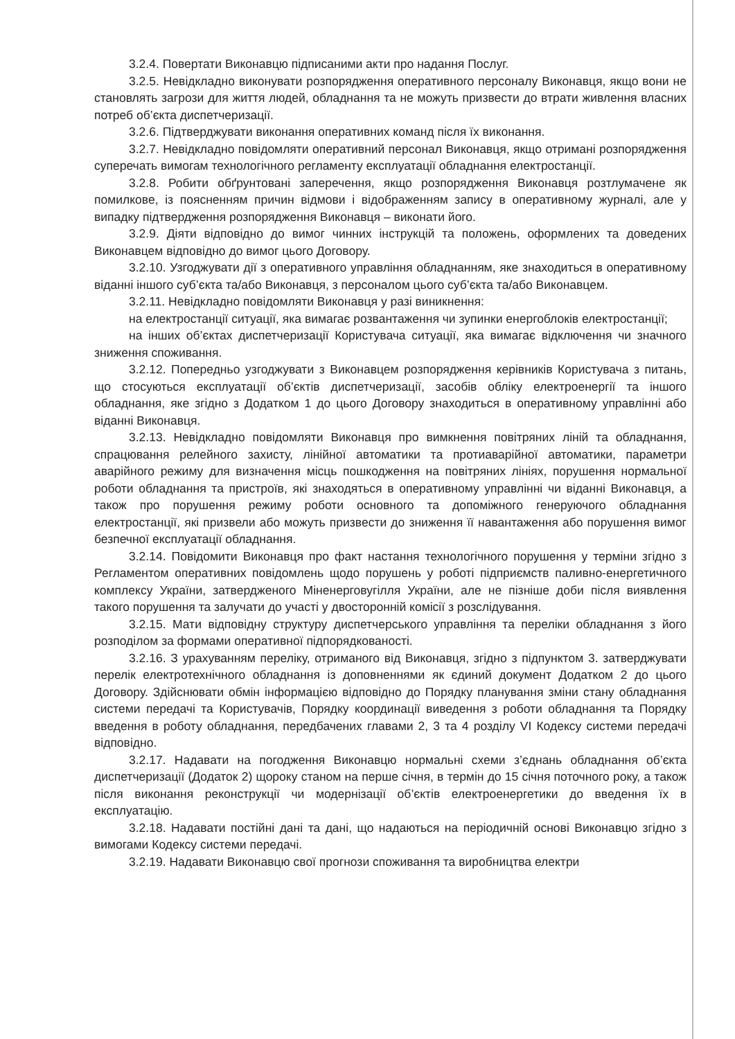3.2.4. Повертати Виконавцю підписаними акти про надання Послуг.
3.2.5. Невідкладно виконувати розпорядження оперативного персоналу Виконавця, якщо вони не становлять загрози для життя людей, обладнання та не можуть призвести до втрати живлення власних потреб об’єкта диспетчеризації.
3.2.6. Підтверджувати виконання оперативних команд після їх виконання.
3.2.7. Невідкладно повідомляти оперативний персонал Виконавця, якщо отримані розпорядження суперечать вимогам технологічного регламенту експлуатації обладнання електростанції.
3.2.8. Робити обґрунтовані заперечення, якщо розпорядження Виконавця розтлумачене як помилкове, із поясненням причин відмови і відображенням запису в оперативному журналі, але у випадку підтвердження розпорядження Виконавця – виконати його.
3.2.9. Діяти відповідно до вимог чинних інструкцій та положень, оформлених та доведених Виконавцем відповідно до вимог цього Договору.
3.2.10. Узгоджувати дії з оперативного управління обладнанням, яке знаходиться в оперативному віданні іншого суб’єкта та/або Виконавця, з персоналом цього суб’єкта та/або Виконавцем.
3.2.11. Невідкладно повідомляти Виконавця у разі виникнення:
на електростанції ситуації, яка вимагає розвантаження чи зупинки енергоблоків електростанції;
на інших об’єктах диспетчеризації Користувача ситуації, яка вимагає відключення чи значного зниження споживання.
3.2.12. Попередньо узгоджувати з Виконавцем розпорядження керівників Користувача з питань, що стосуються експлуатації об’єктів диспетчеризації, засобів обліку електроенергії та іншого обладнання, яке згідно з Додатком 1 до цього Договору знаходиться в оперативному управлінні або віданні Виконавця.
3.2.13. Невідкладно повідомляти Виконавця про вимкнення повітряних ліній та обладнання, спрацювання релейного захисту, лінійної автоматики та протиаварійної автоматики, параметри аварійного режиму для визначення місць пошкодження на повітряних лініях, порушення нормальної роботи обладнання та пристроїв, які знаходяться в оперативному управлінні чи віданні Виконавця, а також про порушення режиму роботи основного та допоміжного генеруючого обладнання електростанції, які призвели або можуть призвести до зниження її навантаження або порушення вимог безпечної експлуатації обладнання.
3.2.14. Повідомити Виконавця про факт настання технологічного порушення у терміни згідно з Регламентом оперативних повідомлень щодо порушень у роботі підприємств паливно-енергетичного комплексу України, затвердженого Міненерговугілля України, але не пізніше доби після виявлення такого порушення та залучати до участі у двосторонній комісії з розслідування.
3.2.15. Мати відповідну структуру диспетчерського управління та переліки обладнання з його розподілом за формами оперативної підпорядкованості.
3.2.16. З урахуванням переліку, отриманого від Виконавця, згідно з підпунктом 3. затверджувати перелік електротехнічного обладнання із доповненнями як єдиний документ Додатком 2 до цього Договору. Здійснювати обмін інформацією відповідно до Порядку планування зміни стану обладнання системи передачі та Користувачів, Порядку координації виведення з роботи обладнання та Порядку введення в роботу обладнання, передбачених главами 2, 3 та 4 розділу VI Кодексу системи передачі відповідно.
3.2.17. Надавати на погодження Виконавцю нормальні схеми з’єднань обладнання об’єкта диспетчеризації (Додаток 2) щороку станом на перше січня, в термін до 15 січня поточного року, а також після виконання реконструкції чи модернізації об’єктів електроенергетики до введення їх в експлуатацію.
3.2.18. Надавати постійні дані та дані, що надаються на періодичній основі Виконавцю згідно з вимогами Кодексу системи передачі.
3.2.19. Надавати Виконавцю свої прогнози споживання та виробництва електри